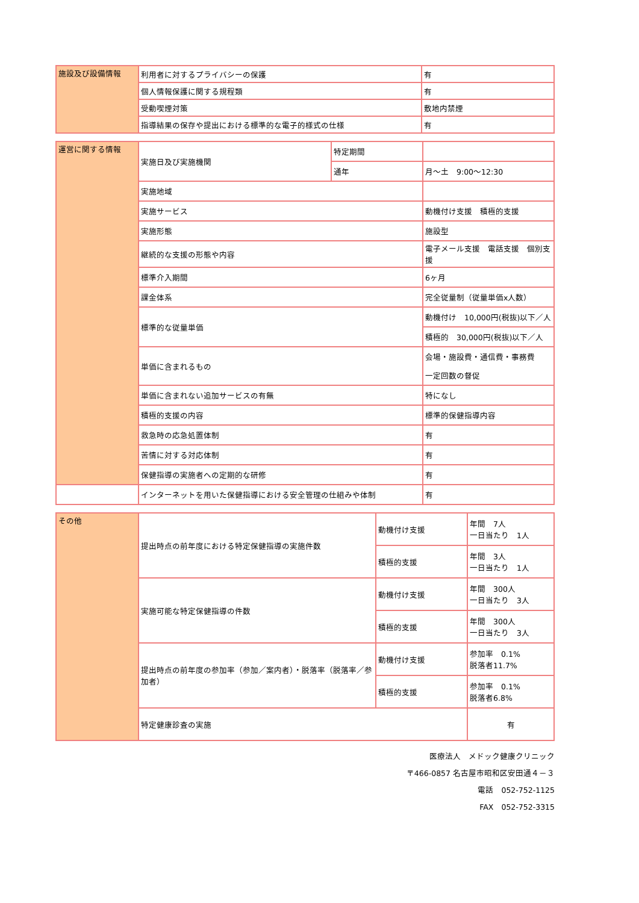| 施設及び設備情報 | 利用者に対するプライバシーの保護 | 有 |
| | 個人情報保護に関する規程類 | 有 |
| | 受動喫煙対策 | 敷地内禁煙 |
| | 指導結果の保存や提出における標準的な電子的様式の仕様 | 有 |
| 運営に関する情報 | 実施日及び実施機関 | 特定期間 | |
| | | 通年 | 月～土 9:00～12:30 |
| | 実施地域 | | |
| | 実施サービス | | 動機付け支援 積極的支援 |
| | 実施形態 | | 施設型 |
| | 継続的な支援の形態や内容 | | 電子メール支援 電話支援 個別支援 |
| | 標準介入期間 | | 6ヶ月 |
| | 課金体系 | | 完全従量制（従量単価x人数） |
| | 標準的な従量単価 | | 動機付け 10,000円(税抜)以下／人 |
| | | | 積極的 30,000円(税抜)以下／人 |
| | 単価に含まれるもの | | 会場・施設費・通信費・事務費 |
| | | | 一定回数の督促 |
| | 単価に含まれない追加サービスの有無 | | 特になし |
| | 積極的支援の内容 | | 標準的保健指導内容 |
| | 救急時の応急処置体制 | | 有 |
| | 苦情に対する対応体制 | | 有 |
| | 保健指導の実施者への定期的な研修 | | 有 |
| | インターネットを用いた保健指導における安全管理の仕組みや体制 | | 有 |
| その他 | 提出時点の前年度における特定保健指導の実施件数 | 動機付け支援 | 年間 7人 一日当たり 1人 |
| | | 積極的支援 | 年間 3人 一日当たり 1人 |
| | 実施可能な特定保健指導の件数 | 動機付け支援 | 年間 300人 一日当たり 3人 |
| | | 積極的支援 | 年間 300人 一日当たり 3人 |
| | 提出時点の前年度の参加率（参加／案内者）・脱落率（脱落率／参加者） | 動機付け支援 | 参加率 0.1% 脱落者11.7% |
| | | 積極的支援 | 参加率 0.1% 脱落者6.8% |
| | 特定健康診査の実施 | | 有 |
医療法人　メドック健康クリニック
〒466-0857 名古屋市昭和区安田通４－３
電話　052-752-1125
FAX　052-752-3315